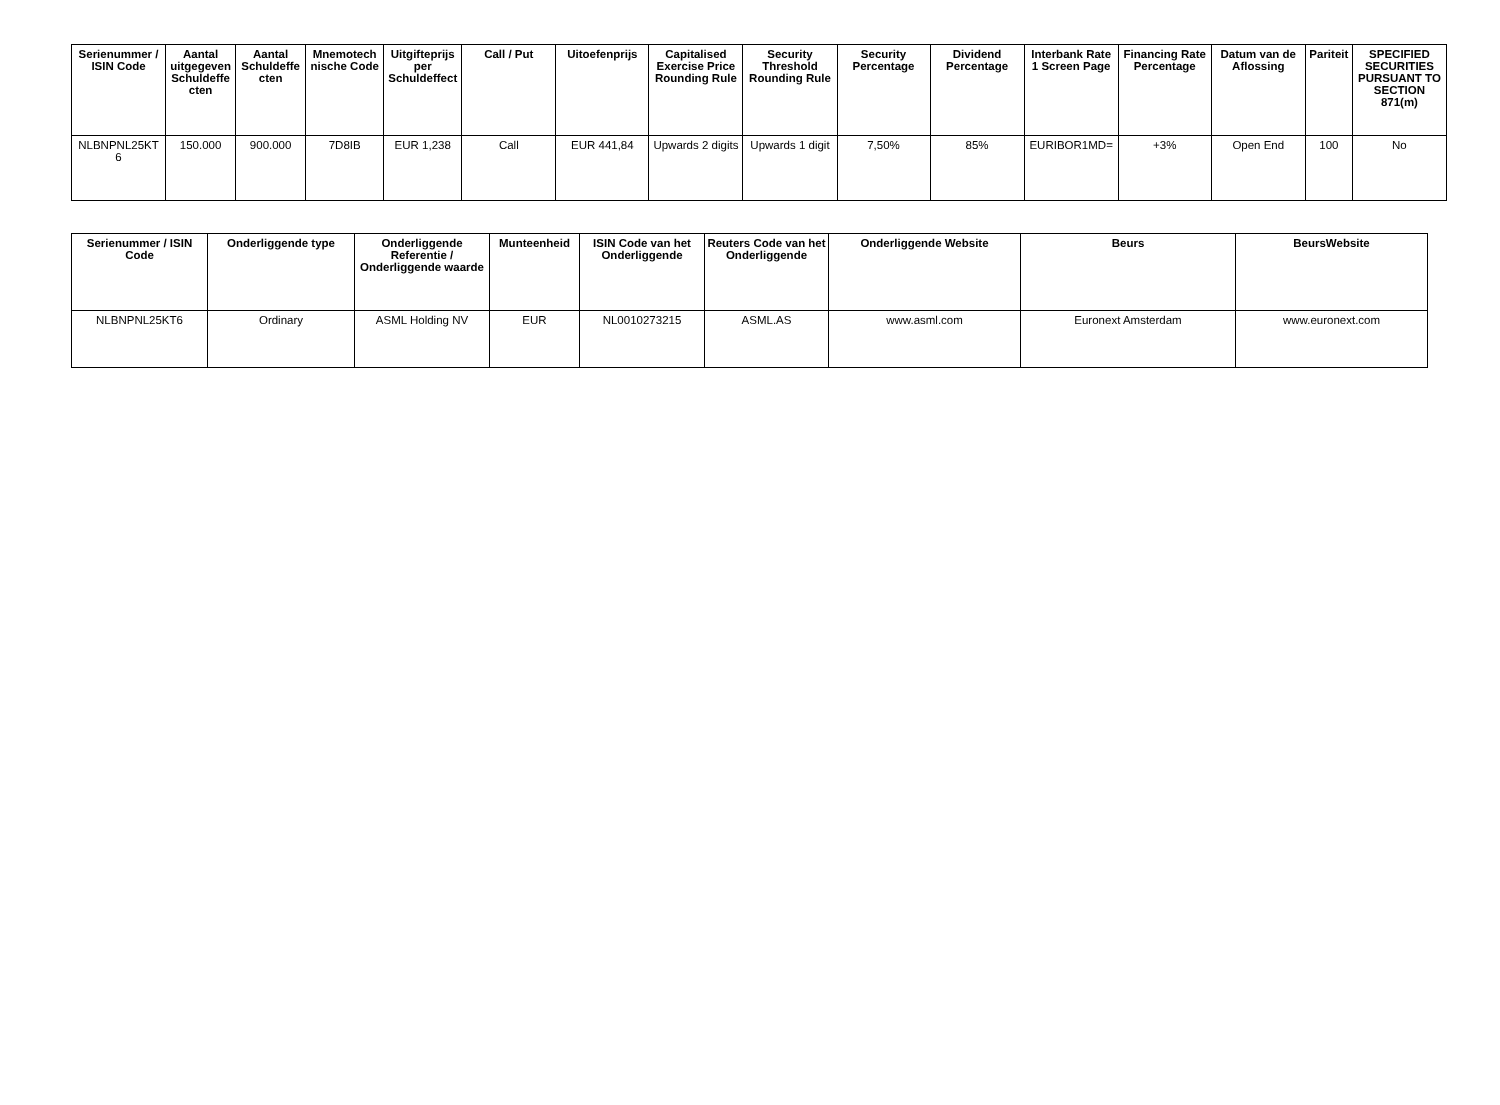| Serienummer / ISIN Code | Aantal uitgegeven Schuldeffe cten | Aantal Schuldeffe cten | Mnemotech nische Code | Uitgifteprijs per Schuldeffect | Call / Put | Uitoefenprijs | Capitalised Exercise Price Rounding Rule | Security Threshold Rounding Rule | Security Percentage | Dividend Percentage | Interbank Rate 1 Screen Page | Financing Rate Percentage | Datum van de Aflossing | Pariteit | SPECIFIED SECURITIES PURSUANT TO SECTION 871(m) |
| --- | --- | --- | --- | --- | --- | --- | --- | --- | --- | --- | --- | --- | --- | --- | --- |
| NLBNPNL25KT 6 | 150.000 | 900.000 | 7D8IB | EUR 1,238 | Call | EUR 441,84 | Upwards 2 digits | Upwards 1 digit | 7,50% | 85% | EURIBOR1MD= | +3% | Open End | 100 | No |
| Serienummer / ISIN Code | Onderliggende type | Onderliggende Referentie / Onderliggende waarde | Munteenheid | ISIN Code van het Onderliggende | Reuters Code van het Onderliggende | Onderliggende Website | Beurs | BeursWebsite |
| --- | --- | --- | --- | --- | --- | --- | --- | --- |
| NLBNPNL25KT6 | Ordinary | ASML Holding NV | EUR | NL0010273215 | ASML.AS | www.asml.com | Euronext Amsterdam | www.euronext.com |